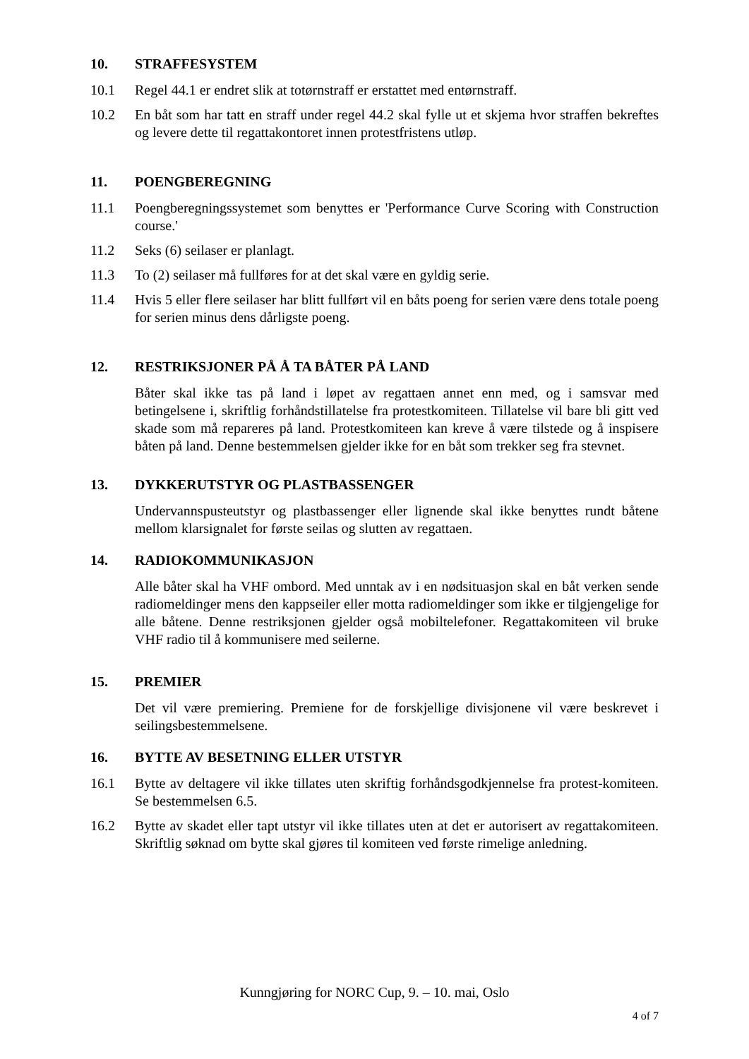10. STRAFFESYSTEM
10.1 Regel 44.1 er endret slik at totørnstraff er erstattet med entørnstraff.
10.2 En båt som har tatt en straff under regel 44.2 skal fylle ut et skjema hvor straffen bekreftes og levere dette til regattakontoret innen protestfristens utløp.
11. POENGBEREGNING
11.1 Poengberegningssystemet som benyttes er 'Performance Curve Scoring with Construction course.'
11.2 Seks (6) seilaser er planlagt.
11.3 To (2) seilaser må fullføres for at det skal være en gyldig serie.
11.4 Hvis 5 eller flere seilaser har blitt fullført vil en båts poeng for serien være dens totale poeng for serien minus dens dårligste poeng.
12. RESTRIKSJONER PÅ Å TA BÅTER PÅ LAND
Båter skal ikke tas på land i løpet av regattaen annet enn med, og i samsvar med betingelsene i, skriftlig forhåndstillatelse fra protestkomiteen. Tillatelse vil bare bli gitt ved skade som må repareres på land. Protestkomiteen kan kreve å være tilstede og å inspisere båten på land. Denne bestemmelsen gjelder ikke for en båt som trekker seg fra stevnet.
13. DYKKERUTSTYR OG PLASTBASSENGER
Undervannspusteutstyr og plastbassenger eller lignende skal ikke benyttes rundt båtene mellom klarsignalet for første seilas og slutten av regattaen.
14. RADIOKOMMUNIKASJON
Alle båter skal ha VHF ombord. Med unntak av i en nødsituasjon skal en båt verken sende radiomeldinger mens den kappseiler eller motta radiomeldinger som ikke er tilgjengelige for alle båtene. Denne restriksjonen gjelder også mobiltelefoner. Regattakomiteen vil bruke VHF radio til å kommunisere med seilerne.
15. PREMIER
Det vil være premiering. Premiene for de forskjellige divisjonene vil være beskrevet i seilingsbestemmelsene.
16. BYTTE AV BESETNING ELLER UTSTYR
16.1 Bytte av deltagere vil ikke tillates uten skriftig forhåndsgodkjennelse fra protest-komiteen. Se bestemmelsen 6.5.
16.2 Bytte av skadet eller tapt utstyr vil ikke tillates uten at det er autorisert av regattakomiteen. Skriftlig søknad om bytte skal gjøres til komiteen ved første rimelige anledning.
Kunngjøring for NORC Cup, 9. – 10. mai, Oslo
4 of 7